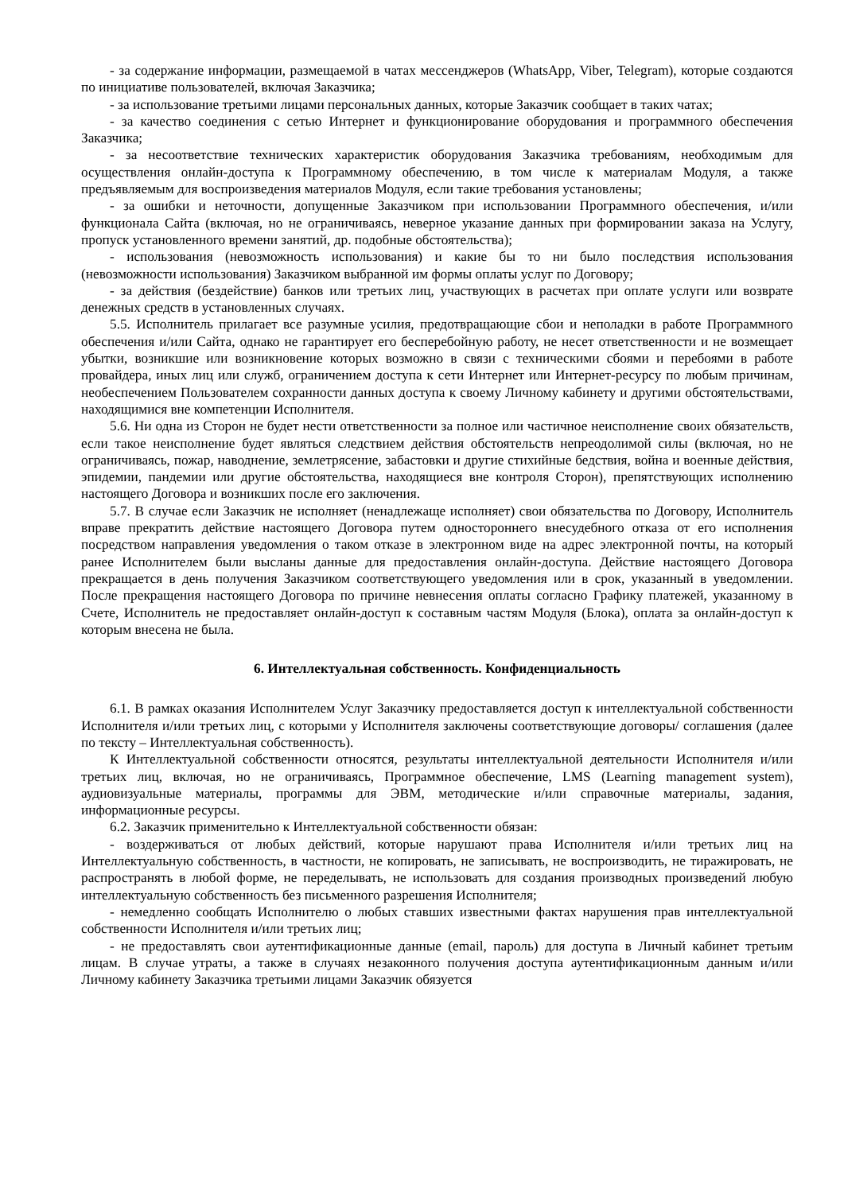- за содержание информации, размещаемой в чатах мессенджеров (WhatsApp, Viber, Telegram), которые создаются по инициативе пользователей, включая Заказчика;
- за использование третьими лицами персональных данных, которые Заказчик сообщает в таких чатах;
- за качество соединения с сетью Интернет и функционирование оборудования и программного обеспечения Заказчика;
- за несоответствие технических характеристик оборудования Заказчика требованиям, необходимым для осуществления онлайн-доступа к Программному обеспечению, в том числе к материалам Модуля, а также предъявляемым для воспроизведения материалов Модуля, если такие требования установлены;
- за ошибки и неточности, допущенные Заказчиком при использовании Программного обеспечения, и/или функционала Сайта (включая, но не ограничиваясь, неверное указание данных при формировании заказа на Услугу, пропуск установленного времени занятий, др. подобные обстоятельства);
- использования (невозможность использования) и какие бы то ни было последствия использования (невозможности использования) Заказчиком выбранной им формы оплаты услуг по Договору;
- за действия (бездействие) банков или третьих лиц, участвующих в расчетах при оплате услуги или возврате денежных средств в установленных случаях.
5.5. Исполнитель прилагает все разумные усилия, предотвращающие сбои и неполадки в работе Программного обеспечения и/или Сайта, однако не гарантирует его бесперебойную работу, не несет ответственности и не возмещает убытки, возникшие или возникновение которых возможно в связи с техническими сбоями и перебоями в работе провайдера, иных лиц или служб, ограничением доступа к сети Интернет или Интернет-ресурсу по любым причинам, необеспечением Пользователем сохранности данных доступа к своему Личному кабинету и другими обстоятельствами, находящимися вне компетенции Исполнителя.
5.6. Ни одна из Сторон не будет нести ответственности за полное или частичное неисполнение своих обязательств, если такое неисполнение будет являться следствием действия обстоятельств непреодолимой силы (включая, но не ограничиваясь, пожар, наводнение, землетрясение, забастовки и другие стихийные бедствия, война и военные действия, эпидемии, пандемии или другие обстоятельства, находящиеся вне контроля Сторон), препятствующих исполнению настоящего Договора и возникших после его заключения.
5.7. В случае если Заказчик не исполняет (ненадлежаще исполняет) свои обязательства по Договору, Исполнитель вправе прекратить действие настоящего Договора путем одностороннего внесудебного отказа от его исполнения посредством направления уведомления о таком отказе в электронном виде на адрес электронной почты, на который ранее Исполнителем были высланы данные для предоставления онлайн-доступа. Действие настоящего Договора прекращается в день получения Заказчиком соответствующего уведомления или в срок, указанный в уведомлении. После прекращения настоящего Договора по причине невнесения оплаты согласно Графику платежей, указанному в Счете, Исполнитель не предоставляет онлайн-доступ к составным частям Модуля (Блока), оплата за онлайн-доступ к которым внесена не была.
6. Интеллектуальная собственность. Конфиденциальность
6.1. В рамках оказания Исполнителем Услуг Заказчику предоставляется доступ к интеллектуальной собственности Исполнителя и/или третьих лиц, с которыми у Исполнителя заключены соответствующие договоры/ соглашения (далее по тексту – Интеллектуальная собственность).
К Интеллектуальной собственности относятся, результаты интеллектуальной деятельности Исполнителя и/или третьих лиц, включая, но не ограничиваясь, Программное обеспечение, LMS (Learning management system), аудиовизуальные материалы, программы для ЭВМ, методические и/или справочные материалы, задания, информационные ресурсы.
6.2. Заказчик применительно к Интеллектуальной собственности обязан:
- воздерживаться от любых действий, которые нарушают права Исполнителя и/или третьих лиц на Интеллектуальную собственность, в частности, не копировать, не записывать, не воспроизводить, не тиражировать, не распространять в любой форме, не переделывать, не использовать для создания производных произведений любую интеллектуальную собственность без письменного разрешения Исполнителя;
- немедленно сообщать Исполнителю о любых ставших известными фактах нарушения прав интеллектуальной собственности Исполнителя и/или третьих лиц;
- не предоставлять свои аутентификационные данные (email, пароль) для доступа в Личный кабинет третьим лицам. В случае утраты, а также в случаях незаконного получения доступа аутентификационным данным и/или Личному кабинету Заказчика третьими лицами Заказчик обязуется